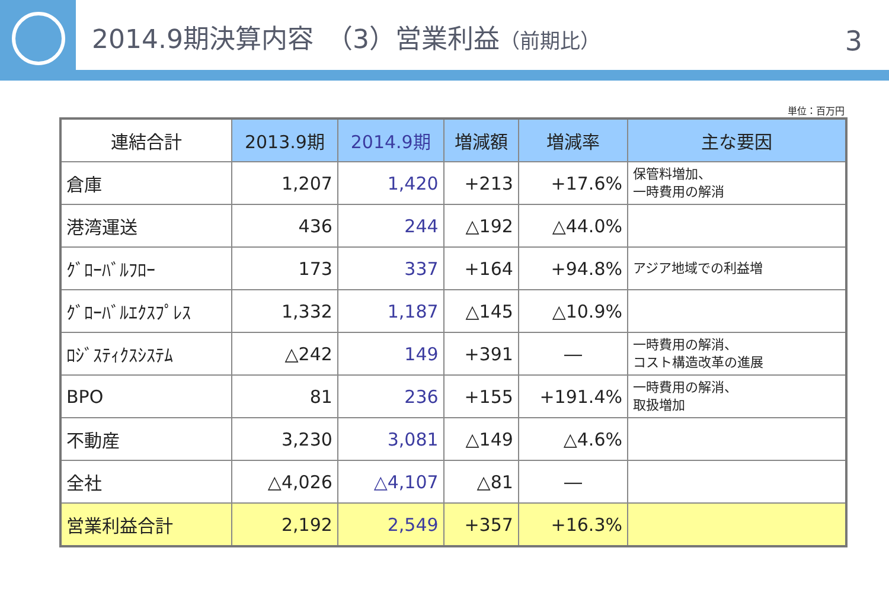2014.9期決算内容　（3）営業利益（前期比）
3
単位：百万円
| 連結合計 | 2013.9期 | 2014.9期 | 増減額 | 増減率 | 主な要因 |
| --- | --- | --- | --- | --- | --- |
| 倉庫 | 1,207 | 1,420 | +213 | +17.6% | 保管料増加、 一時費用の解消 |
| 港湾運送 | 436 | 244 | △192 | △44.0% | |
| ｸﾞﾛｰﾊﾞﾙﾌﾛｰ | 173 | 337 | +164 | +94.8% | アジア地域での利益増 |
| ｸﾞﾛｰﾊﾞﾙｴｸｽﾌﾟﾚｽ | 1,332 | 1,187 | △145 | △10.9% | |
| ﾛｼﾞｽﾃｨｸｽｼｽﾃﾑ | △242 | 149 | +391 | ― | 一時費用の解消、 コスト構造改革の進展 |
| BPO | 81 | 236 | +155 | +191.4% | 一時費用の解消、 取扱増加 |
| 不動産 | 3,230 | 3,081 | △149 | △4.6% | |
| 全社 | △4,026 | △4,107 | △81 | ― | |
| 営業利益合計 | 2,192 | 2,549 | +357 | +16.3% | |